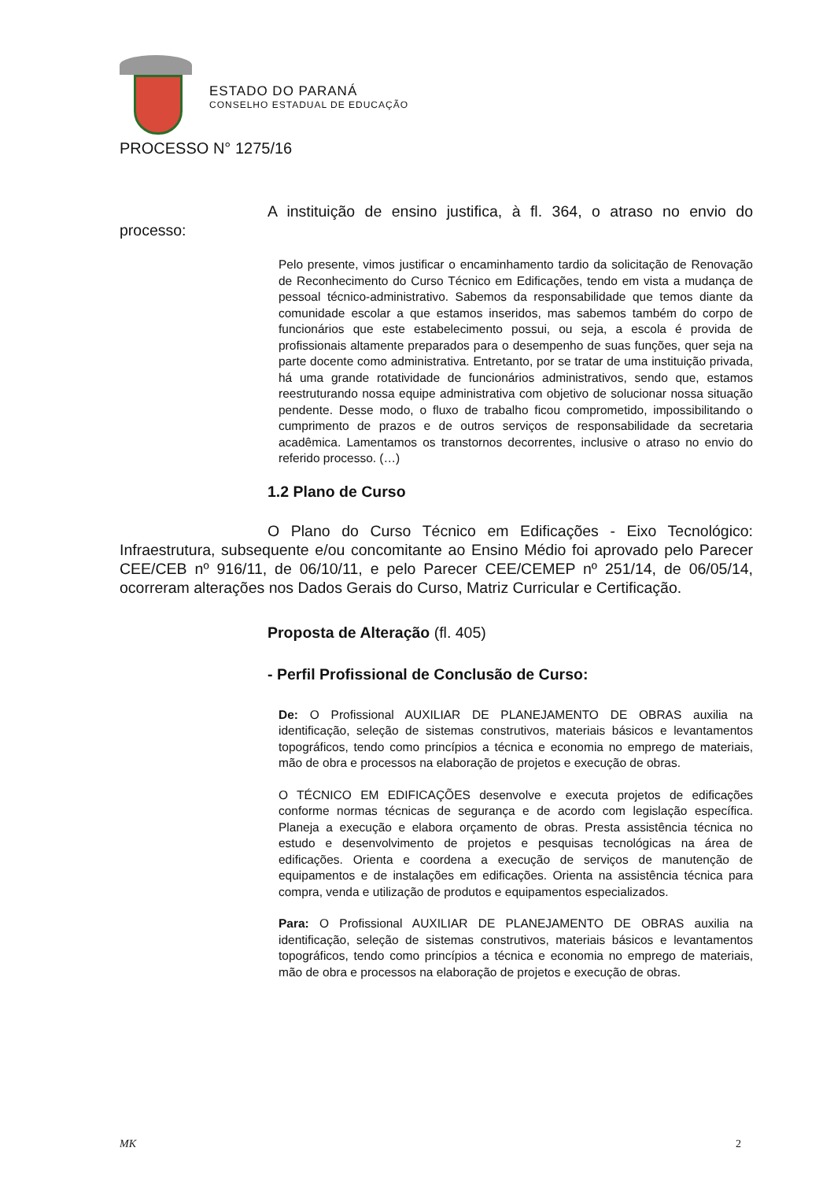ESTADO DO PARANÁ
CONSELHO ESTADUAL DE EDUCAÇÃO
PROCESSO N° 1275/16
A instituição de ensino justifica, à fl. 364, o atraso no envio do processo:
Pelo presente, vimos justificar o encaminhamento tardio da solicitação de Renovação de Reconhecimento do Curso Técnico em Edificações, tendo em vista a mudança de pessoal técnico-administrativo. Sabemos da responsabilidade que temos diante da comunidade escolar a que estamos inseridos, mas sabemos também do corpo de funcionários que este estabelecimento possui, ou seja, a escola é provida de profissionais altamente preparados para o desempenho de suas funções, quer seja na parte docente como administrativa. Entretanto, por se tratar de uma instituição privada, há uma grande rotatividade de funcionários administrativos, sendo que, estamos reestruturando nossa equipe administrativa com objetivo de solucionar nossa situação pendente. Desse modo, o fluxo de trabalho ficou comprometido, impossibilitando o cumprimento de prazos e de outros serviços de responsabilidade da secretaria acadêmica. Lamentamos os transtornos decorrentes, inclusive o atraso no envio do referido processo. (…)
1.2 Plano de Curso
O Plano do Curso Técnico em Edificações - Eixo Tecnológico: Infraestrutura, subsequente e/ou concomitante ao Ensino Médio foi aprovado pelo Parecer CEE/CEB nº 916/11, de 06/10/11, e pelo Parecer CEE/CEMEP nº 251/14, de 06/05/14, ocorreram alterações nos Dados Gerais do Curso, Matriz Curricular e Certificação.
Proposta de Alteração (fl. 405)
- Perfil Profissional de Conclusão de Curso:
De: O Profissional AUXILIAR DE PLANEJAMENTO DE OBRAS auxilia na identificação, seleção de sistemas construtivos, materiais básicos e levantamentos topográficos, tendo como princípios a técnica e economia no emprego de materiais, mão de obra e processos na elaboração de projetos e execução de obras.
O TÉCNICO EM EDIFICAÇÕES desenvolve e executa projetos de edificações conforme normas técnicas de segurança e de acordo com legislação específica. Planeja a execução e elabora orçamento de obras. Presta assistência técnica no estudo e desenvolvimento de projetos e pesquisas tecnológicas na área de edificações. Orienta e coordena a execução de serviços de manutenção de equipamentos e de instalações em edificações. Orienta na assistência técnica para compra, venda e utilização de produtos e equipamentos especializados.
Para: O Profissional AUXILIAR DE PLANEJAMENTO DE OBRAS auxilia na identificação, seleção de sistemas construtivos, materiais básicos e levantamentos topográficos, tendo como princípios a técnica e economia no emprego de materiais, mão de obra e processos na elaboração de projetos e execução de obras.
MK 2